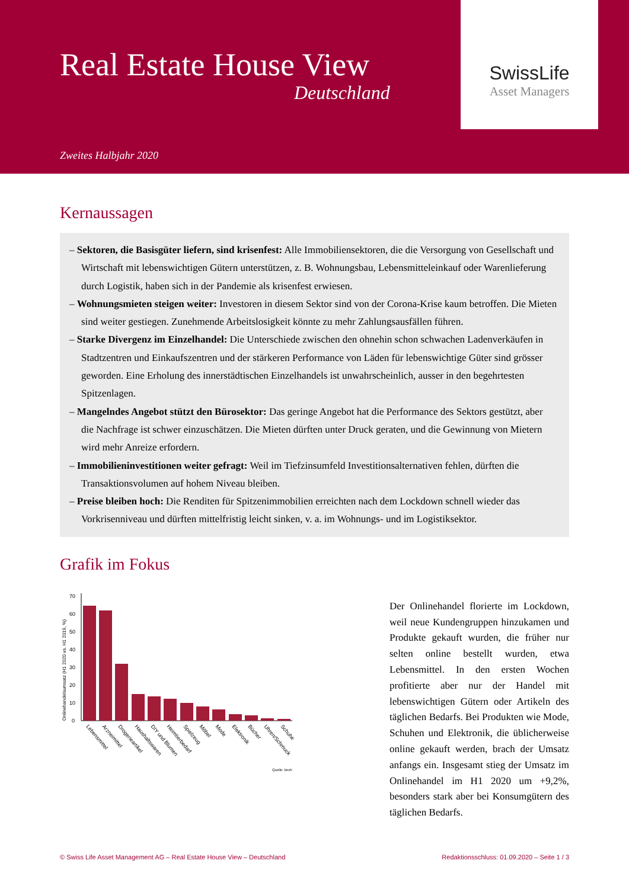Real Estate House View
Deutschland
Zweites Halbjahr 2020
SwissLife
Asset Managers
Kernaussagen
– Sektoren, die Basisgüter liefern, sind krisenfest: Alle Immobiliensektoren, die die Versorgung von Gesellschaft und Wirtschaft mit lebenswichtigen Gütern unterstützen, z. B. Wohnungsbau, Lebensmitteleinkauf oder Warenlieferung durch Logistik, haben sich in der Pandemie als krisenfest erwiesen.
– Wohnungsmieten steigen weiter: Investoren in diesem Sektor sind von der Corona-Krise kaum betroffen. Die Mieten sind weiter gestiegen. Zunehmende Arbeitslosigkeit könnte zu mehr Zahlungsausfällen führen.
– Starke Divergenz im Einzelhandel: Die Unterschiede zwischen den ohnehin schon schwachen Ladenverkäufen in Stadtzentren und Einkaufszentren und der stärkeren Performance von Läden für lebenswichtige Güter sind grösser geworden. Eine Erholung des innerstädtischen Einzelhandels ist unwahrscheinlich, ausser in den begehrtesten Spitzenlagen.
– Mangelndes Angebot stützt den Bürosektor: Das geringe Angebot hat die Performance des Sektors gestützt, aber die Nachfrage ist schwer einzuschätzen. Die Mieten dürften unter Druck geraten, und die Gewinnung von Mietern wird mehr Anreize erfordern.
– Immobilieninvestitionen weiter gefragt: Weil im Tiefzinsumfeld Investitionsalternativen fehlen, dürften die Transaktionsvolumen auf hohem Niveau bleiben.
– Preise bleiben hoch: Die Renditen für Spitzenimmobilien erreichten nach dem Lockdown schnell wieder das Vorkrisenniveau und dürften mittelfristig leicht sinken, v. a. im Wohnungs- und im Logistiksektor.
Grafik im Fokus
Onlinehandelsumsatz (H1 2020 vs. H1 2019, %)
0
10
20
30
40
50
60
70
Lebensmittel
Arzneimittel
Drogerieartikel
Haushaltswaren
DIY und Blumen
Heimtierbedarf
Spielzeug
Möbel
Mode
Elektronik
Bücher
Uhren/Schmuck
Schuhe
Quelle: bevh
Der Onlinehandel florierte im Lockdown, weil neue Kundengruppen hinzukamen und Produkte gekauft wurden, die früher nur selten online bestellt wurden, etwa Lebensmittel. In den ersten Wochen profitierte aber nur der Handel mit lebenswichtigen Gütern oder Artikeln des täglichen Bedarfs. Bei Produkten wie Mode, Schuhen und Elektronik, die üblicherweise online gekauft werden, brach der Umsatz anfangs ein. Insgesamt stieg der Umsatz im Onlinehandel im H1 2020 um +9,2%, besonders stark aber bei Konsumgütern des täglichen Bedarfs.
© Swiss Life Asset Management AG – Real Estate House View – Deutschland Redaktionsschluss: 01.09.2020 – Seite 1 / 3